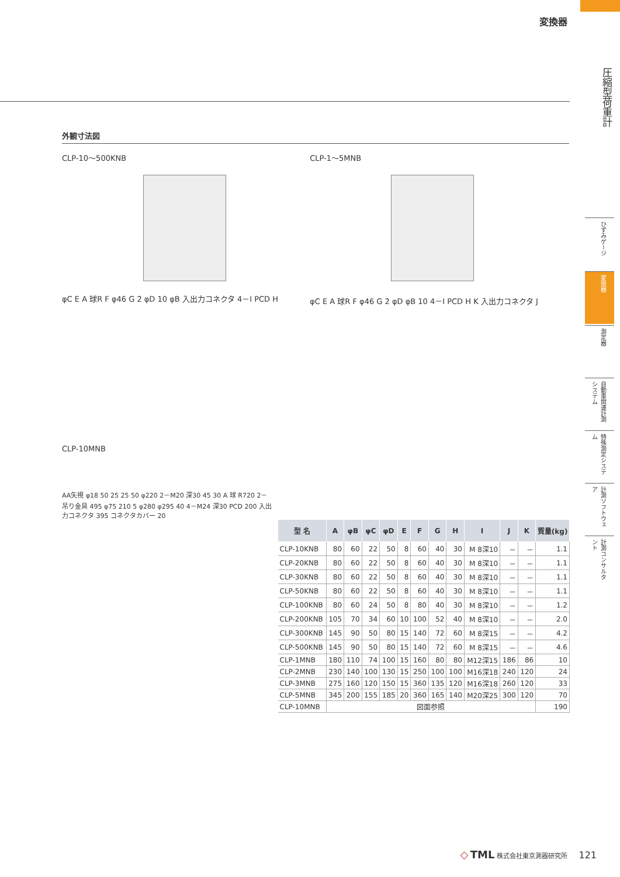変換器
圧縮型荷重計
ひずみゲージ
変換器
測定器
自動車関連計測システム
特殊測定システム
計測ソフトウェア
計測コンサルタント
外観寸法図
CLP-10～500KNB
φC E A 球R F φ46 G 2 φD 10 φB 入出力コネクタ 4－I PCD H
CLP-1～5MNB
φC E A 球R F φ46 G 2 φD φB 10 4－I PCD H K 入出力コネクタ J
CLP-10MNB
AA矢視 φ18 50 25 25 50 φ220 2－M20 深30 45 30 A 球 R720 2－吊り金具 495 φ75 210 5 φ280 φ295 40 4－M24 深30 PCD 200 入出力コネクタ 395 コネクタカバー 20
| 型 名 | A | φB | φC | φD | E | F | G | H | I | J | K | 質量(kg) |
| --- | --- | --- | --- | --- | --- | --- | --- | --- | --- | --- | --- | --- |
| CLP-10KNB | 80 | 60 | 22 | 50 | 8 | 60 | 40 | 30 | M 8深10 | － | － | 1.1 |
| CLP-20KNB | 80 | 60 | 22 | 50 | 8 | 60 | 40 | 30 | M 8深10 | － | － | 1.1 |
| CLP-30KNB | 80 | 60 | 22 | 50 | 8 | 60 | 40 | 30 | M 8深10 | － | － | 1.1 |
| CLP-50KNB | 80 | 60 | 22 | 50 | 8 | 60 | 40 | 30 | M 8深10 | － | － | 1.1 |
| CLP-100KNB | 80 | 60 | 24 | 50 | 8 | 80 | 40 | 30 | M 8深10 | － | － | 1.2 |
| CLP-200KNB | 105 | 70 | 34 | 60 | 10 | 100 | 52 | 40 | M 8深10 | － | － | 2.0 |
| CLP-300KNB | 145 | 90 | 50 | 80 | 15 | 140 | 72 | 60 | M 8深15 | － | － | 4.2 |
| CLP-500KNB | 145 | 90 | 50 | 80 | 15 | 140 | 72 | 60 | M 8深15 | － | － | 4.6 |
| CLP-1MNB | 180 | 110 | 74 | 100 | 15 | 160 | 80 | 80 | M12深15 | 186 | 86 | 10 |
| CLP-2MNB | 230 | 140 | 100 | 130 | 15 | 250 | 100 | 100 | M16深18 | 240 | 120 | 24 |
| CLP-3MNB | 275 | 160 | 120 | 150 | 15 | 360 | 135 | 120 | M16深18 | 260 | 120 | 33 |
| CLP-5MNB | 345 | 200 | 155 | 185 | 20 | 360 | 165 | 140 | M20深25 | 300 | 120 | 70 |
| CLP-10MNB | 図面参照 | | | | | | | | | | | 190 |
◇ TML 株式会社東京測器研究所 121